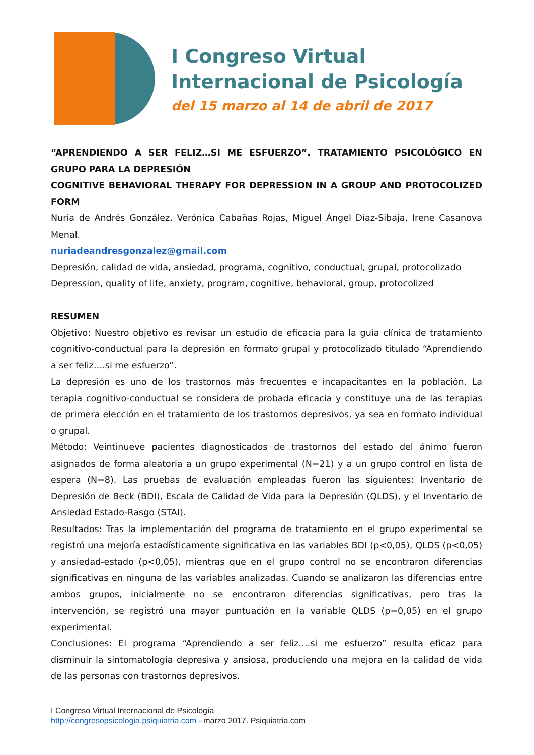I Congreso Virtual
Internacional de Psicología
del 15 marzo al 14 de abril de 2017
“APRENDIENDO A SER FELIZ…SI ME ESFUERZO”. TRATAMIENTO PSICOLÓGICO EN GRUPO PARA LA DEPRESIÓN
COGNITIVE BEHAVIORAL THERAPY FOR DEPRESSION IN A GROUP AND PROTOCOLIZED FORM
Nuria de Andrés González, Verónica Cabañas Rojas, Miguel Ángel Díaz-Sibaja, Irene Casanova Menal.
nuriadeandresgonzalez@gmail.com
Depresión, calidad de vida, ansiedad, programa, cognitivo, conductual, grupal, protocolizado
Depression, quality of life, anxiety, program, cognitive, behavioral, group, protocolized
RESUMEN
Objetivo: Nuestro objetivo es revisar un estudio de eficacia para la guía clínica de tratamiento cognitivo-conductual para la depresión en formato grupal y protocolizado titulado “Aprendiendo a ser feliz….si me esfuerzo”.
La depresión es uno de los trastornos más frecuentes e incapacitantes en la población. La terapia cognitivo-conductual se considera de probada eficacia y constituye una de las terapias de primera elección en el tratamiento de los trastornos depresivos, ya sea en formato individual o grupal.
Método: Veintinueve pacientes diagnosticados de trastornos del estado del ánimo fueron asignados de forma aleatoria a un grupo experimental (N=21) y a un grupo control en lista de espera (N=8). Las pruebas de evaluación empleadas fueron las siguientes: Inventario de Depresión de Beck (BDI), Escala de Calidad de Vida para la Depresión (QLDS), y el Inventario de Ansiedad Estado-Rasgo (STAI).
Resultados: Tras la implementación del programa de tratamiento en el grupo experimental se registró una mejoría estadísticamente significativa en las variables BDI (p<0,05), QLDS (p<0,05) y ansiedad-estado (p<0,05), mientras que en el grupo control no se encontraron diferencias significativas en ninguna de las variables analizadas. Cuando se analizaron las diferencias entre ambos grupos, inicialmente no se encontraron diferencias significativas, pero tras la intervención, se registró una mayor puntuación en la variable QLDS (p=0,05) en el grupo experimental.
Conclusiones: El programa “Aprendiendo a ser feliz….si me esfuerzo” resulta eficaz para disminuir la sintomatología depresiva y ansiosa, produciendo una mejora en la calidad de vida de las personas con trastornos depresivos.
I Congreso Virtual Internacional de Psicología
http://congresopsicologia.psiquiatria.com - marzo 2017. Psiquiatria.com